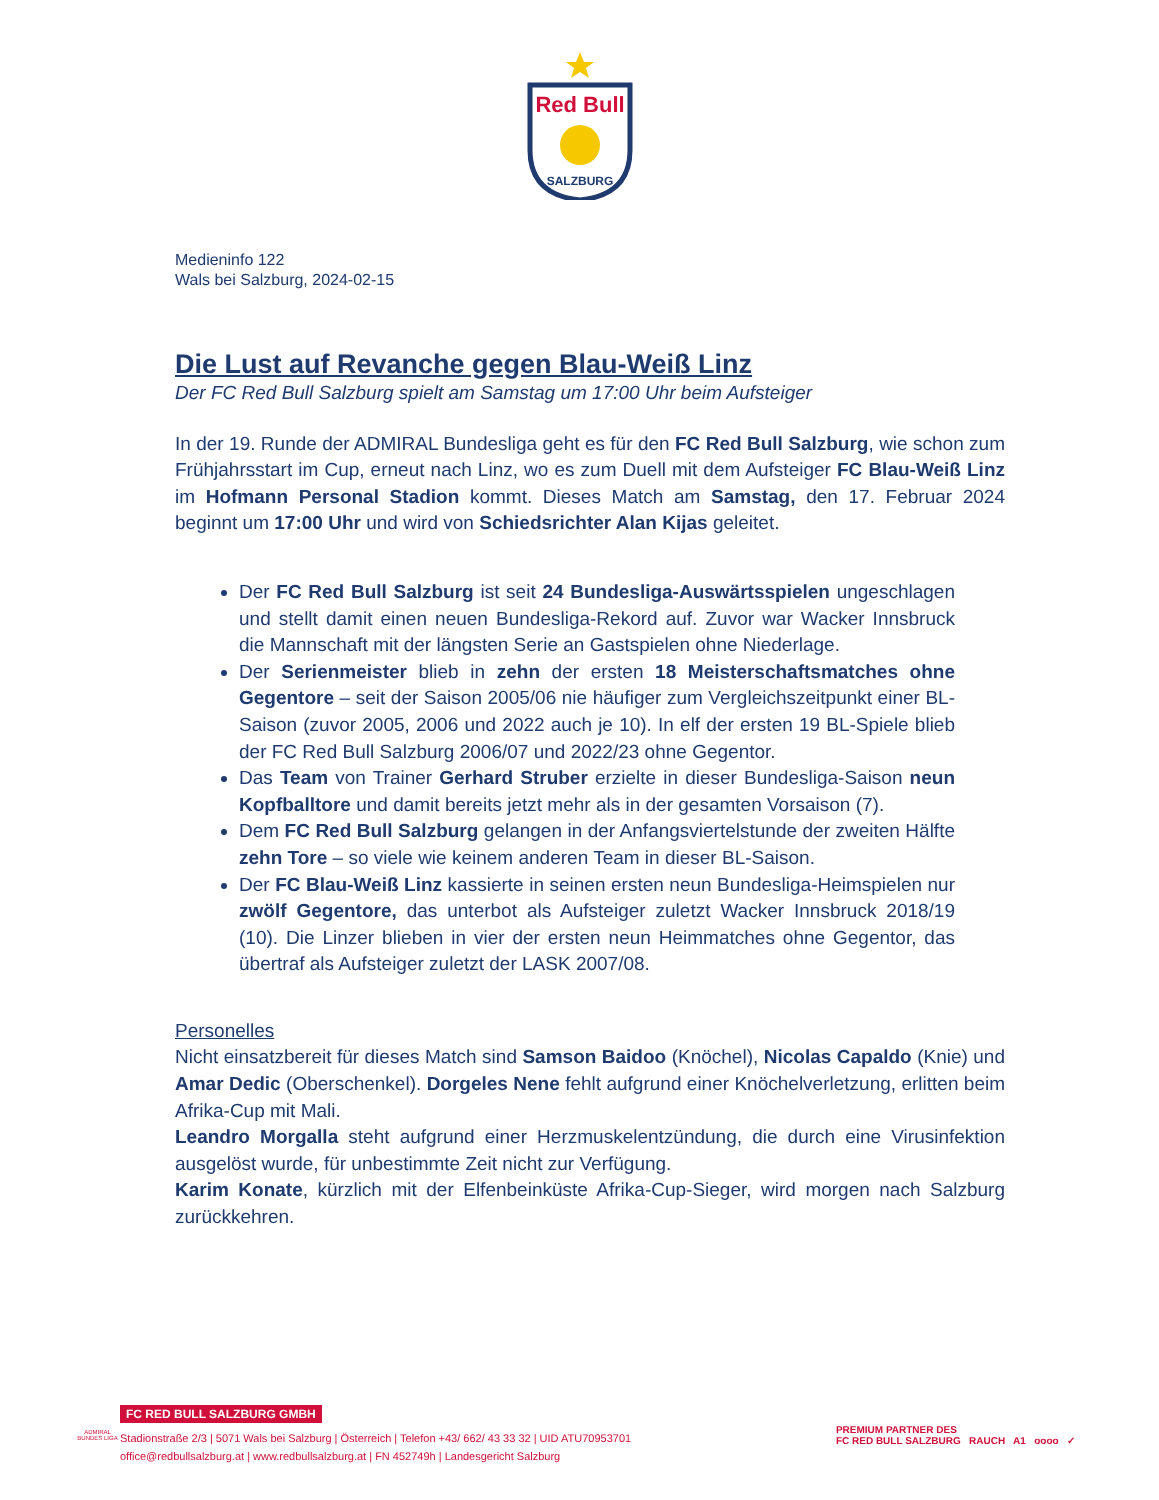Red Bull
SALZBURG
Medieninfo 122
Wals bei Salzburg, 2024-02-15
Die Lust auf Revanche gegen Blau-Weiß Linz
Der FC Red Bull Salzburg spielt am Samstag um 17:00 Uhr beim Aufsteiger
In der 19. Runde der ADMIRAL Bundesliga geht es für den FC Red Bull Salzburg, wie schon zum Frühjahrsstart im Cup, erneut nach Linz, wo es zum Duell mit dem Aufsteiger FC Blau-Weiß Linz im Hofmann Personal Stadion kommt. Dieses Match am Samstag, den 17. Februar 2024 beginnt um 17:00 Uhr und wird von Schiedsrichter Alan Kijas geleitet.
Der FC Red Bull Salzburg ist seit 24 Bundesliga-Auswärtsspielen ungeschlagen und stellt damit einen neuen Bundesliga-Rekord auf. Zuvor war Wacker Innsbruck die Mannschaft mit der längsten Serie an Gastspielen ohne Niederlage.
Der Serienmeister blieb in zehn der ersten 18 Meisterschaftsmatches ohne Gegentore – seit der Saison 2005/06 nie häufiger zum Vergleichszeitpunkt einer BL-Saison (zuvor 2005, 2006 und 2022 auch je 10). In elf der ersten 19 BL-Spiele blieb der FC Red Bull Salzburg 2006/07 und 2022/23 ohne Gegentor.
Das Team von Trainer Gerhard Struber erzielte in dieser Bundesliga-Saison neun Kopfballtore und damit bereits jetzt mehr als in der gesamten Vorsaison (7).
Dem FC Red Bull Salzburg gelangen in der Anfangsviertelstunde der zweiten Hälfte zehn Tore – so viele wie keinem anderen Team in dieser BL-Saison.
Der FC Blau-Weiß Linz kassierte in seinen ersten neun Bundesliga-Heimspielen nur zwölf Gegentore, das unterbot als Aufsteiger zuletzt Wacker Innsbruck 2018/19 (10). Die Linzer blieben in vier der ersten neun Heimmatches ohne Gegentor, das übertraf als Aufsteiger zuletzt der LASK 2007/08.
Personelles
Nicht einsatzbereit für dieses Match sind Samson Baidoo (Knöchel), Nicolas Capaldo (Knie) und Amar Dedic (Oberschenkel). Dorgeles Nene fehlt aufgrund einer Knöchelverletzung, erlitten beim Afrika-Cup mit Mali.
Leandro Morgalla steht aufgrund einer Herzmuskelentzündung, die durch eine Virusinfektion ausgelöst wurde, für unbestimmte Zeit nicht zur Verfügung.
Karim Konate, kürzlich mit der Elfenbeinküste Afrika-Cup-Sieger, wird morgen nach Salzburg zurückkehren.
ADMIRAL BUNDES LIGA
FC RED BULL SALZBURG GMBH
Stadionstraße 2/3 | 5071 Wals bei Salzburg | Österreich | Telefon +43/ 662/ 43 33 32 | UID ATU70953701
office@redbullsalzburg.at | www.redbullsalzburg.at | FN 452749h | Landesgericht Salzburg
PREMIUM PARTNER DES
FC RED BULL SALZBURG RAUCH A1 oooo ✓